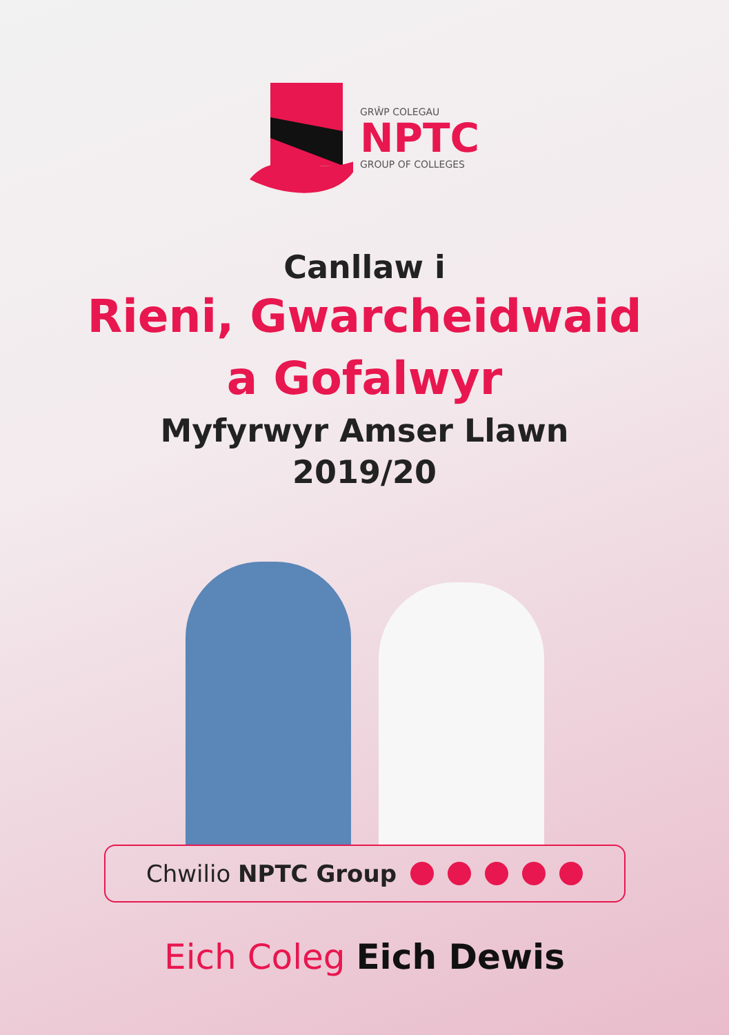GRŴP COLEGAU
NPTC
GROUP OF COLLEGES
Canllaw i
Rieni, Gwarcheidwaid
a Gofalwyr
Myfyrwyr Amser Llawn
2019/20
Chwilio NPTC Group
Eich Coleg Eich Dewis